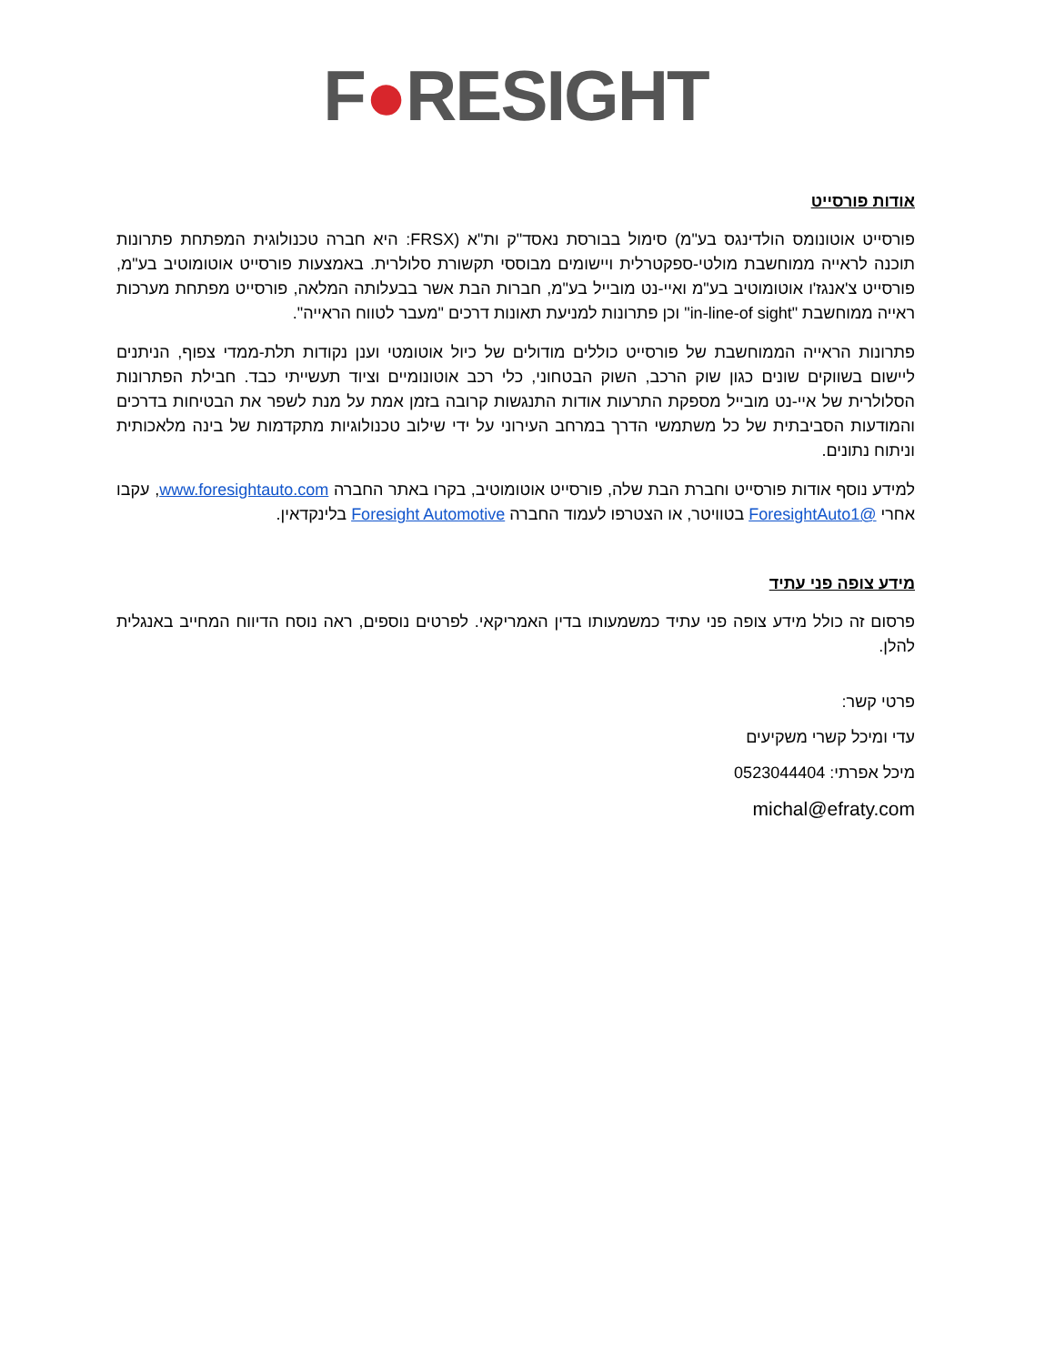F●RESIGHT
אודות פורסייט
פורסייט אוטונומס הולדינגס בע"מ) סימול בבורסת נאסד"ק ות"א (FRSX: היא חברה טכנולוגית המפתחת פתרונות תוכנה לראייה ממוחשבת מולטי-ספקטרלית ויישומים מבוססי תקשורת סלולרית. באמצעות פורסייט אוטומוטיב בע"מ, פורסייט צ'אנגז'ו אוטומוטיב בע"מ ואיי-נט מובייל בע"מ, חברות הבת אשר בבעלותה המלאה, פורסייט מפתחת מערכות ראייה ממוחשבת "in-line-of sight" וכן פתרונות למניעת תאונות דרכים "מעבר לטווח הראייה".
פתרונות הראייה הממוחשבת של פורסייט כוללים מודולים של כיול אוטומטי וענן נקודות תלת-ממדי צפוף, הניתנים ליישום בשווקים שונים כגון שוק הרכב, השוק הבטחוני, כלי רכב אוטונומיים וציוד תעשייתי כבד. חבילת הפתרונות הסלולרית של איי-נט מובייל מספקת התרעות אודות התנגשות קרובה בזמן אמת על מנת לשפר את הבטיחות בדרכים והמודעות הסביבתית של כל משתמשי הדרך במרחב העירוני על ידי שילוב טכנולוגיות מתקדמות של בינה מלאכותית וניתוח נתונים.
למידע נוסף אודות פורסייט וחברת הבת שלה, פורסייט אוטומוטיב, בקרו באתר החברה www.foresightauto.com, עקבו אחרי @ForesightAuto1 בטוויטר, או הצטרפו לעמוד החברה Foresight Automotive בלינקדאין.
מידע צופה פני עתיד
פרסום זה כולל מידע צופה פני עתיד כמשמעותו בדין האמריקאי. לפרטים נוספים, ראה נוסח הדיווח המחייב באנגלית להלן.
פרטי קשר:
עדי ומיכל קשרי משקיעים
מיכל אפרתי: 0523044404
michal@efraty.com